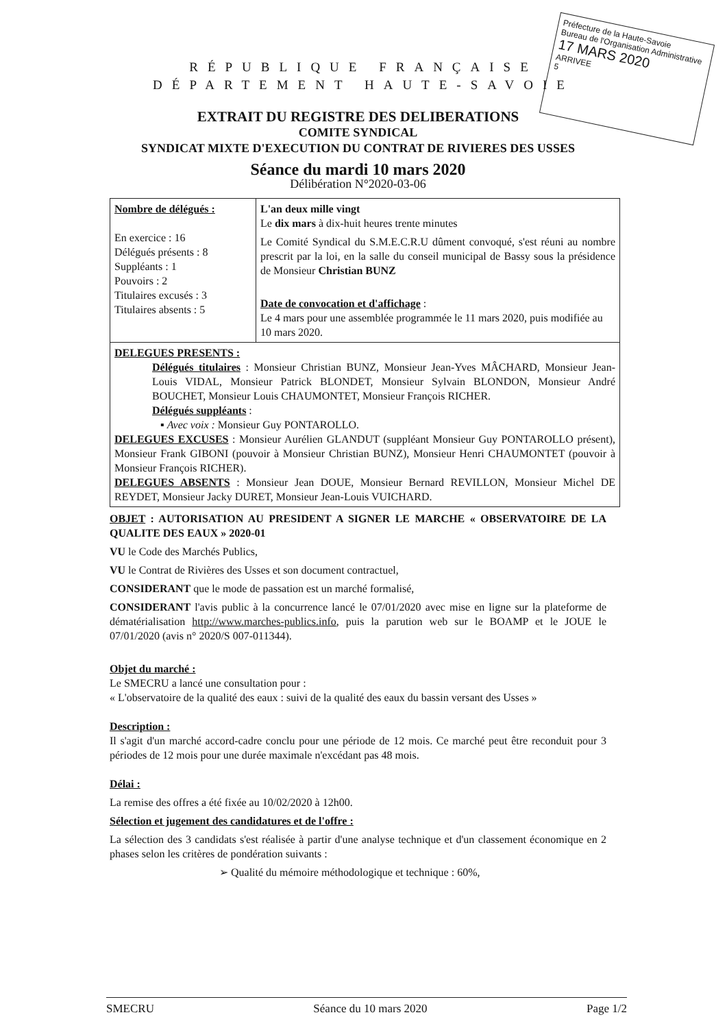Préfecture de la Haute-Savoie
Bureau de l'Organisation Administrative
17 MARS 2020
ARRIVEE
5
RÉPUBLIQUE FRANÇAISE
DÉPARTEMENT HAUTE-SAVOIE
EXTRAIT DU REGISTRE DES DELIBERATIONS
COMITE SYNDICAL
SYNDICAT MIXTE D'EXECUTION DU CONTRAT DE RIVIERES DES USSES
Séance du mardi 10 mars 2020
Délibération N°2020-03-06
| Nombre de délégués : En exercice : 16 Délégués présents : 8 Suppléants : 1 Pouvoirs : 2 Titulaires excusés : 3 Titulaires absents : 5 | L'an deux mille vingt Le dix mars à dix-huit heures trente minutes Le Comité Syndical du S.M.E.C.R.U dûment convoqué, s'est réuni au nombre prescrit par la loi, en la salle du conseil municipal de Bassy sous la présidence de Monsieur Christian BUNZ Date de convocation et d'affichage : Le 4 mars pour une assemblée programmée le 11 mars 2020, puis modifiée au 10 mars 2020. |
| DELEGUES PRESENTS : Délégués titulaires : Monsieur Christian BUNZ, Monsieur Jean-Yves MÂCHARD, Monsieur Jean-Louis VIDAL, Monsieur Patrick BLONDET, Monsieur Sylvain BLONDON, Monsieur André BOUCHET, Monsieur Louis CHAUMONTET, Monsieur François RICHER. Délégués suppléants : ▪ Avec voix : Monsieur Guy PONTAROLLO. DELEGUES EXCUSES : Monsieur Aurélien GLANDUT (suppléant Monsieur Guy PONTAROLLO présent), Monsieur Frank GIBONI (pouvoir à Monsieur Christian BUNZ), Monsieur Henri CHAUMONTET (pouvoir à Monsieur François RICHER). DELEGUES ABSENTS : Monsieur Jean DOUE, Monsieur Bernard REVILLON, Monsieur Michel DE REYDET, Monsieur Jacky DURET, Monsieur Jean-Louis VUICHARD. | |
OBJET : AUTORISATION AU PRESIDENT A SIGNER LE MARCHE « OBSERVATOIRE DE LA QUALITE DES EAUX » 2020-01
VU le Code des Marchés Publics,
VU le Contrat de Rivières des Usses et son document contractuel,
CONSIDERANT que le mode de passation est un marché formalisé,
CONSIDERANT l'avis public à la concurrence lancé le 07/01/2020 avec mise en ligne sur la plateforme de dématérialisation http://www.marches-publics.info, puis la parution web sur le BOAMP et le JOUE le 07/01/2020 (avis n° 2020/S 007-011344).
Objet du marché :
Le SMECRU a lancé une consultation pour :
« L'observatoire de la qualité des eaux : suivi de la qualité des eaux du bassin versant des Usses »
Description :
Il s'agit d'un marché accord-cadre conclu pour une période de 12 mois. Ce marché peut être reconduit pour 3 périodes de 12 mois pour une durée maximale n'excédant pas 48 mois.
Délai :
La remise des offres a été fixée au 10/02/2020 à 12h00.
Sélection et jugement des candidatures et de l'offre :
La sélection des 3 candidats s'est réalisée à partir d'une analyse technique et d'un classement économique en 2 phases selon les critères de pondération suivants :
➢ Qualité du mémoire méthodologique et technique : 60%,
SMECRU Séance du 10 mars 2020 Page 1/2